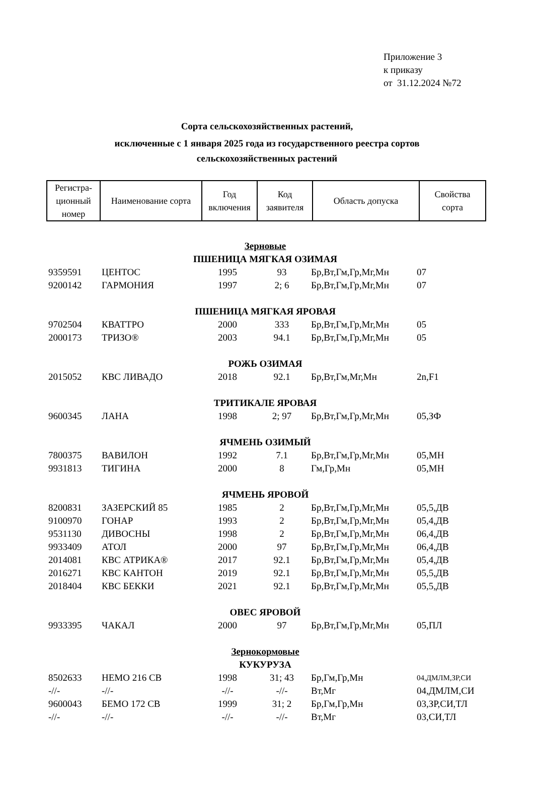Приложение 3
к приказу
от 31.12.2024 №72
Сорта сельскохозяйственных растений,
исключенные с 1 января 2025 года из государственного реестра сортов
сельскохозяйственных растений
| Регистра- ционный номер | Наименование сорта | Год включения | Код заявителя | Область допуска | Свойства сорта |
| Зерновые | | | | | |
| ПШЕНИЦА МЯГКАЯ ОЗИМАЯ | | | | | |
| 9359591 | ЦЕНТОС | 1995 | 93 | Бр,Вт,Гм,Гр,Мг,Мн | 07 |
| 9200142 | ГАРМОНИЯ | 1997 | 2; 6 | Бр,Вт,Гм,Гр,Мг,Мн | 07 |
| ПШЕНИЦА МЯГКАЯ ЯРОВАЯ | | | | | |
| 9702504 | КВАТТРО | 2000 | 333 | Бр,Вт,Гм,Гр,Мг,Мн | 05 |
| 2000173 | ТРИЗО® | 2003 | 94.1 | Бр,Вт,Гм,Гр,Мг,Мн | 05 |
| РОЖЬ ОЗИМАЯ | | | | | |
| 2015052 | КВС ЛИВАДО | 2018 | 92.1 | Бр,Вт,Гм,Мг,Мн | 2n,F1 |
| ТРИТИКАЛЕ ЯРОВАЯ | | | | | |
| 9600345 | ЛАНА | 1998 | 2; 97 | Бр,Вт,Гм,Гр,Мг,Мн | 05,ЗФ |
| ЯЧМЕНЬ ОЗИМЫЙ | | | | | |
| 7800375 | ВАВИЛОН | 1992 | 7.1 | Бр,Вт,Гм,Гр,Мг,Мн | 05,МН |
| 9931813 | ТИГИНА | 2000 | 8 | Гм,Гр,Мн | 05,МН |
| ЯЧМЕНЬ ЯРОВОЙ | | | | | |
| 8200831 | ЗАЗЕРСКИЙ 85 | 1985 | 2 | Бр,Вт,Гм,Гр,Мг,Мн | 05,5,ДВ |
| 9100970 | ГОНАР | 1993 | 2 | Бр,Вт,Гм,Гр,Мг,Мн | 05,4,ДВ |
| 9531130 | ДИВОСНЫ | 1998 | 2 | Бр,Вт,Гм,Гр,Мг,Мн | 06,4,ДВ |
| 9933409 | АТОЛ | 2000 | 97 | Бр,Вт,Гм,Гр,Мг,Мн | 06,4,ДВ |
| 2014081 | КВС АТРИКА® | 2017 | 92.1 | Бр,Вт,Гм,Гр,Мг,Мн | 05,4,ДВ |
| 2016271 | КВС КАНТОН | 2019 | 92.1 | Бр,Вт,Гм,Гр,Мг,Мн | 05,5,ДВ |
| 2018404 | КВС БЕККИ | 2021 | 92.1 | Бр,Вт,Гм,Гр,Мг,Мн | 05,5,ДВ |
| ОВЕС ЯРОВОЙ | | | | | |
| 9933395 | ЧАКАЛ | 2000 | 97 | Бр,Вт,Гм,Гр,Мг,Мн | 05,ПЛ |
| Зернокормовые | | | | | |
| КУКУРУЗА | | | | | |
| 8502633 | НЕМО 216 СВ | 1998 | 31; 43 | Бр,Гм,Гр,Мн | 04,ДМЛМ,ЗР,СИ |
| -//- | -//- | -//- | -//- | Вт,Мг | 04,ДМЛМ,СИ |
| 9600043 | БЕМО 172 СВ | 1999 | 31; 2 | Бр,Гм,Гр,Мн | 03,ЗР,СИ,ТЛ |
| -//- | -//- | -//- | -//- | Вт,Мг | 03,СИ,ТЛ |